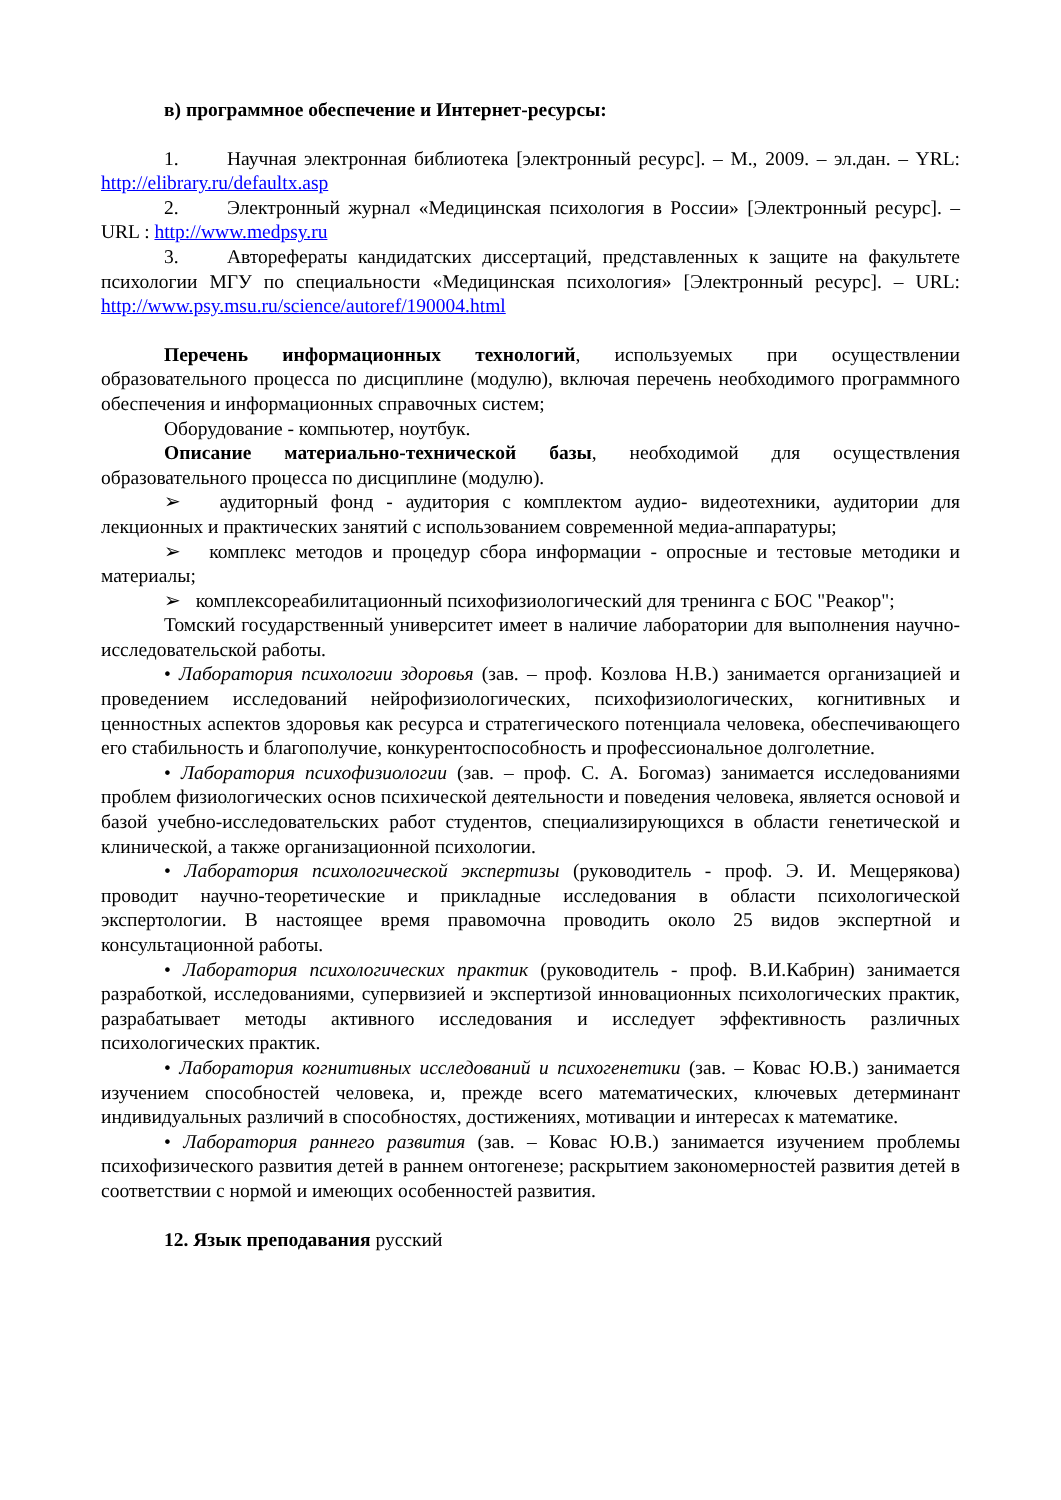в) программное обеспечение и Интернет-ресурсы:
1. Научная электронная библиотека [электронный ресурс]. – М., 2009. – эл.дан. – YRL: http://elibrary.ru/defaultx.asp
2. Электронный журнал «Медицинская психология в России» [Электронный ресурс]. – URL : http://www.medpsy.ru
3. Авторефераты кандидатских диссертаций, представленных к защите на факультете психологии МГУ по специальности «Медицинская психология» [Электронный ресурс]. – URL: http://www.psy.msu.ru/science/autoref/190004.html
Перечень информационных технологий, используемых при осуществлении образовательного процесса по дисциплине (модулю), включая перечень необходимого программного обеспечения и информационных справочных систем;
Оборудование - компьютер, ноутбук.
Описание материально-технической базы, необходимой для осуществления образовательного процесса по дисциплине (модулю).
➢ аудиторный фонд - аудитория с комплектом аудио- видеотехники, аудитории для лекционных и практических занятий с использованием современной медиа-аппаратуры;
➢ комплекс методов и процедур сбора информации - опросные и тестовые методики и материалы;
➢ комплексореабилитационный психофизиологический для тренинга с БОС "Реакор";
Томский государственный университет имеет в наличие лаборатории для выполнения научно-исследовательской работы.
• Лаборатория психологии здоровья (зав. – проф. Козлова Н.В.) занимается организацией и проведением исследований нейрофизиологических, психофизиологических, когнитивных и ценностных аспектов здоровья как ресурса и стратегического потенциала человека, обеспечивающего его стабильность и благополучие, конкурентоспособность и профессиональное долголетние.
• Лаборатория психофизиологии (зав. – проф. С. А. Богомаз) занимается исследованиями проблем физиологических основ психической деятельности и поведения человека, является основой и базой учебно-исследовательских работ студентов, специализирующихся в области генетической и клинической, а также организационной психологии.
• Лаборатория психологической экспертизы (руководитель - проф. Э. И. Мещерякова) проводит научно-теоретические и прикладные исследования в области психологической экспертологии. В настоящее время правомочна проводить около 25 видов экспертной и консультационной работы.
• Лаборатория психологических практик (руководитель - проф. В.И.Кабрин) занимается разработкой, исследованиями, супервизией и экспертизой инновационных психологических практик, разрабатывает методы активного исследования и исследует эффективность различных психологических практик.
• Лаборатория когнитивных исследований и психогенетики (зав. – Ковас Ю.В.) занимается изучением способностей человека, и, прежде всего математических, ключевых детерминант индивидуальных различий в способностях, достижениях, мотивации и интересах к математике.
• Лаборатория раннего развития (зав. – Ковас Ю.В.) занимается изучением проблемы психофизического развития детей в раннем онтогенезе; раскрытием закономерностей развития детей в соответствии с нормой и имеющих особенностей развития.
12. Язык преподавания русский